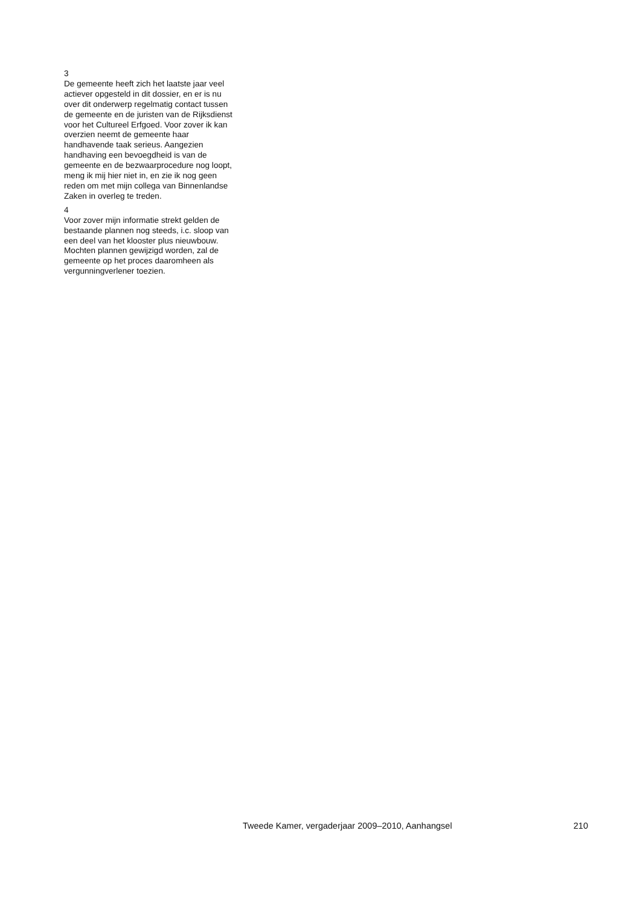3
De gemeente heeft zich het laatste jaar veel actiever opgesteld in dit dossier, en er is nu over dit onderwerp regelmatig contact tussen de gemeente en de juristen van de Rijksdienst voor het Cultureel Erfgoed. Voor zover ik kan overzien neemt de gemeente haar handhavende taak serieus. Aangezien handhaving een bevoegdheid is van de gemeente en de bezwaarprocedure nog loopt, meng ik mij hier niet in, en zie ik nog geen reden om met mijn collega van Binnenlandse Zaken in overleg te treden.
4
Voor zover mijn informatie strekt gelden de bestaande plannen nog steeds, i.c. sloop van een deel van het klooster plus nieuwbouw. Mochten plannen gewijzigd worden, zal de gemeente op het proces daaromheen als vergunningverlener toezien.
Tweede Kamer, vergaderjaar 2009–2010, Aanhangsel 210